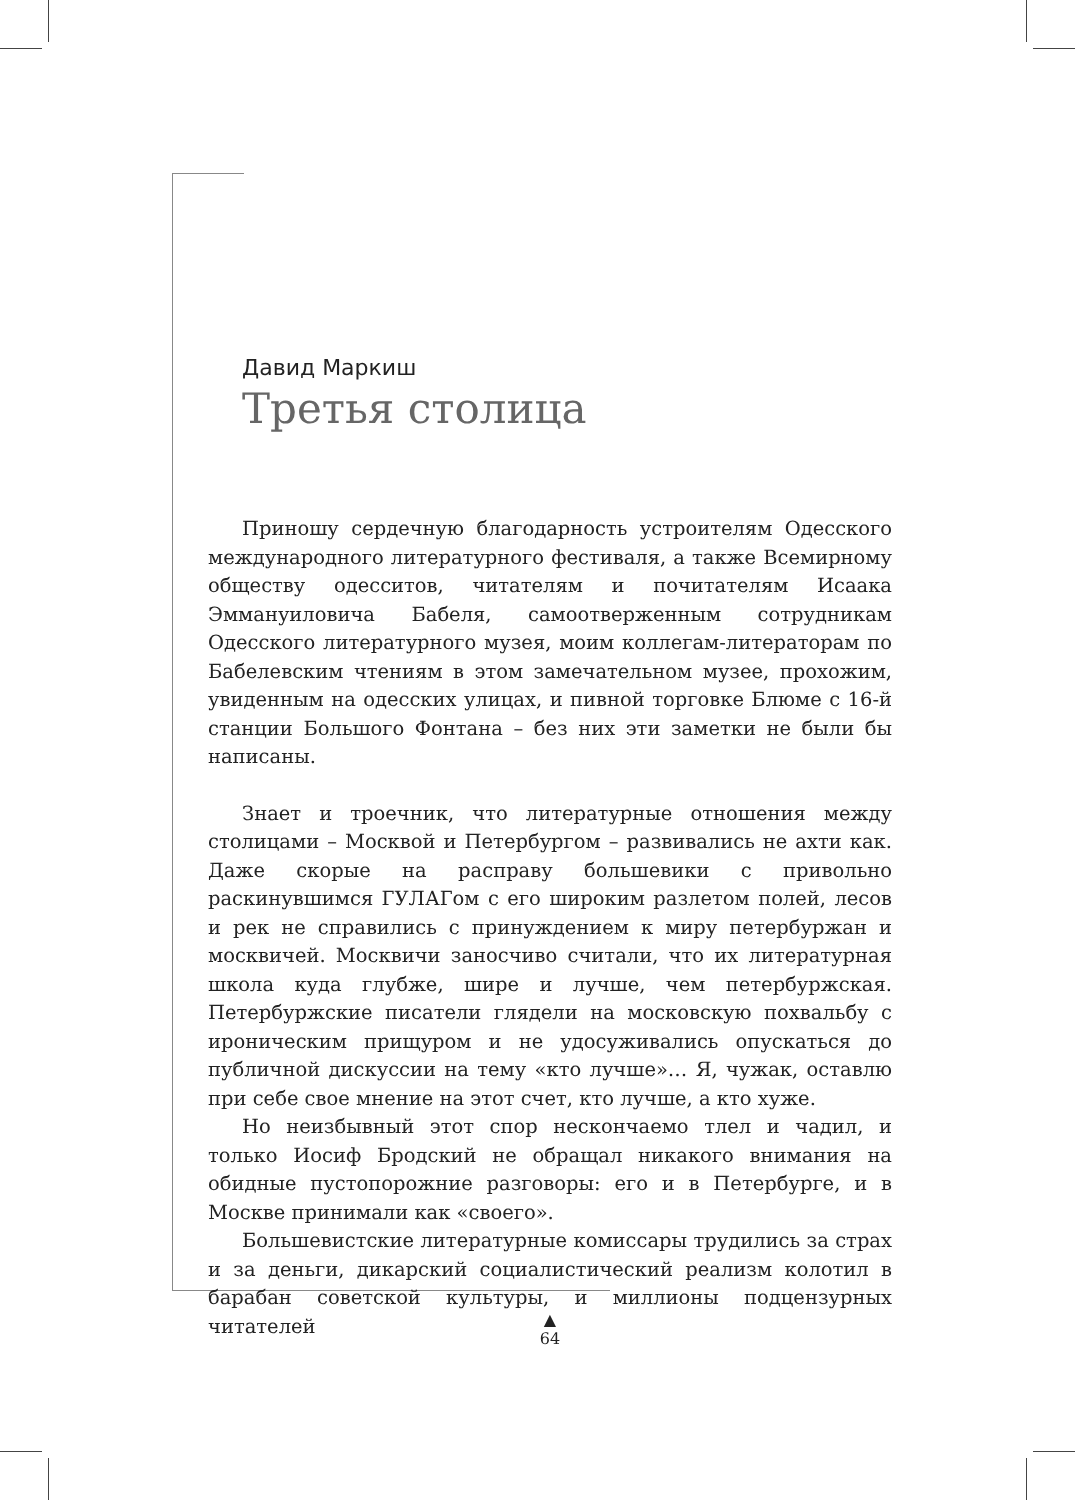Давид Маркиш
Третья столица
Приношу сердечную благодарность устроителям Одесского международного литературного фестиваля, а также Всемирному обществу одесситов, читателям и почитателям Исаака Эммануиловича Бабеля, самоотверженным сотрудникам Одесского литературного музея, моим коллегам-литераторам по Бабелевским чтениям в этом замечательном музее, прохожим, увиденным на одесских улицах, и пивной торговке Блюме с 16-й станции Большого Фонтана – без них эти заметки не были бы написаны.
Знает и троечник, что литературные отношения между столицами – Москвой и Петербургом – развивались не ахти как. Даже скорые на расправу большевики с привольно раскинувшимся ГУЛАГом с его широким разлетом полей, лесов и рек не справились с принуждением к миру петербуржан и москвичей. Москвичи заносчиво считали, что их литературная школа куда глубже, шире и лучше, чем петербуржская. Петербуржские писатели глядели на московскую похвальбу с ироническим прищуром и не удосуживались опускаться до публичной дискуссии на тему «кто лучше»… Я, чужак, оставлю при себе свое мнение на этот счет, кто лучше, а кто хуже.
Но неизбывный этот спор нескончаемо тлел и чадил, и только Иосиф Бродский не обращал никакого внимания на обидные пустопорожние разговоры: его и в Петербурге, и в Москве принимали как «своего».
Большевистские литературные комиссары трудились за страх и за деньги, дикарский социалистический реализм колотил в барабан советской культуры, и миллионы подцензурных читателей
▲
64